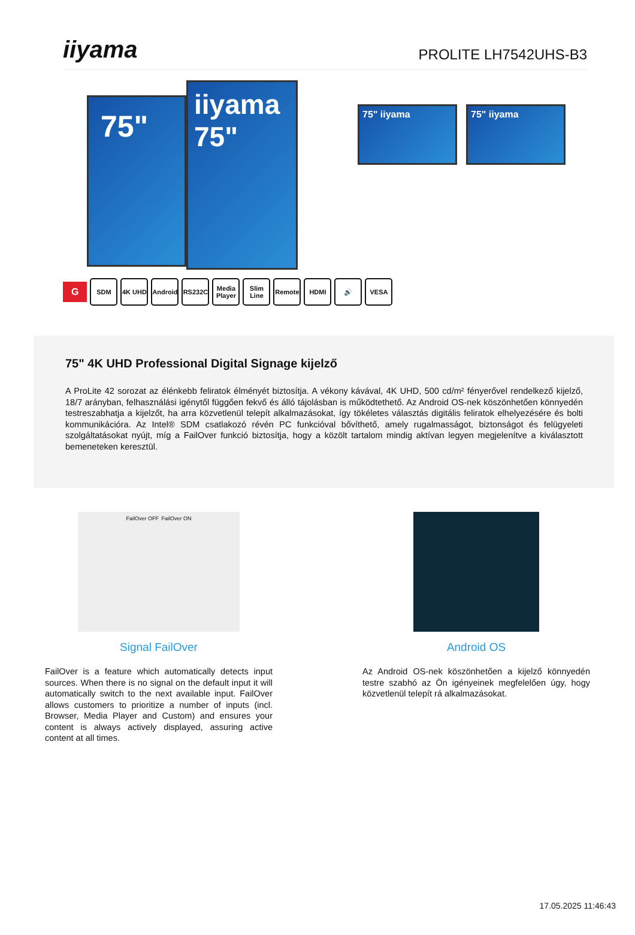iiyama
PROLITE LH7542UHS-B3
75"
iiyama
75"
75" iiyama 75" iiyama
G
SDM 4K UHD
Android
RS232C
Media Player
Slim Line
Remote HDMI 🔊 VESA
75" 4K UHD Professional Digital Signage kijelző
A ProLite 42 sorozat az élénkebb feliratok élményét biztosítja. A vékony kávával, 4K UHD, 500 cd/m² fényerővel rendelkező kijelző, 18/7 arányban, felhasználási igénytől függően fekvő és álló tájolásban is működtethető. Az Android OS-nek köszönhetően könnyedén testreszabhatja a kijelzőt, ha arra közvetlenül telepít alkalmazásokat, így tökéletes választás digitális feliratok elhelyezésére és bolti kommunikációra. Az Intel® SDM csatlakozó révén PC funkcióval bővíthető, amely rugalmasságot, biztonságot és felügyeleti szolgáltatásokat nyújt, míg a FailOver funkció biztosítja, hogy a közölt tartalom mindig aktívan legyen megjelenítve a kiválasztott bemeneteken keresztül.
FailOver OFF FailOver ON
Signal FailOver
FailOver is a feature which automatically detects input sources. When there is no signal on the default input it will automatically switch to the next available input. FailOver allows customers to prioritize a number of inputs (incl. Browser, Media Player and Custom) and ensures your content is always actively displayed, assuring active content at all times.
Android OS
Az Android OS-nek köszönhetően a kijelző könnyedén testre szabhó az Ön igényeinek megfelelően úgy, hogy közvetlenül telepít rá alkalmazásokat.
17.05.2025 11:46:43